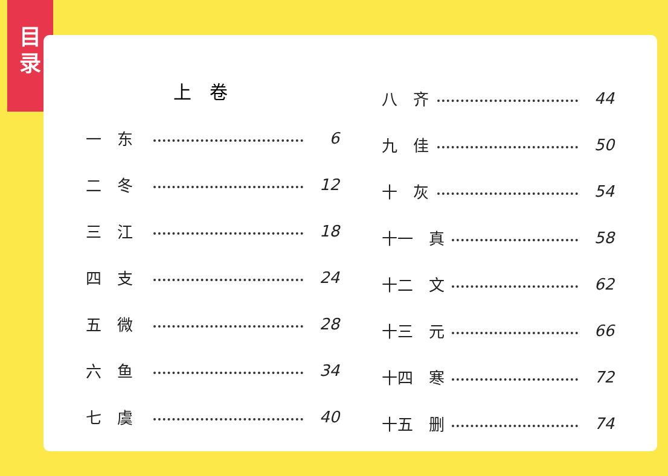目
录
上　卷
一　东 6
二　冬 12
三　江 18
四　支 24
五　微 28
六　鱼 34
七　虞 40
八　齐 44
九　佳 50
十　灰 54
十一　真 58
十二　文 62
十三　元 66
十四　寒 72
十五　删 74